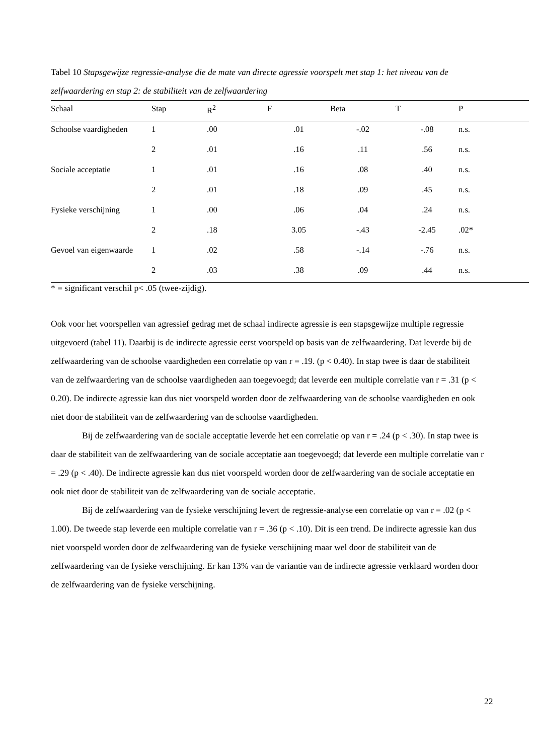Tabel 10 Stapsgewijze regressie-analyse die de mate van directe agressie voorspelt met stap 1: het niveau van de zelfwaardering en stap 2: de stabiliteit van de zelfwaardering
| Schaal | Stap | R<sup>2</sup> | F | Beta | T | P |
| --- | --- | --- | --- | --- | --- | --- |
| Schoolse vaardigheden | 1 | .00 | .01 | -.02 | -.08 | n.s. |
| | 2 | .01 | .16 | .11 | .56 | n.s. |
| Sociale acceptatie | 1 | .01 | .16 | .08 | .40 | n.s. |
| | 2 | .01 | .18 | .09 | .45 | n.s. |
| Fysieke verschijning | 1 | .00 | .06 | .04 | .24 | n.s. |
| | 2 | .18 | 3.05 | -.43 | -2.45 | .02* |
| Gevoel van eigenwaarde | 1 | .02 | .58 | -.14 | -.76 | n.s. |
| | 2 | .03 | .38 | .09 | .44 | n.s. |
* = significant verschil p< .05 (twee-zijdig).
Ook voor het voorspellen van agressief gedrag met de schaal indirecte agressie is een stapsgewijze multiple regressie uitgevoerd (tabel 11). Daarbij is de indirecte agressie eerst voorspeld op basis van de zelfwaardering. Dat leverde bij de zelfwaardering van de schoolse vaardigheden een correlatie op van r = .19. (p < 0.40). In stap twee is daar de stabiliteit van de zelfwaardering van de schoolse vaardigheden aan toegevoegd; dat leverde een multiple correlatie van r = .31 (p < 0.20). De indirecte agressie kan dus niet voorspeld worden door de zelfwaardering van de schoolse vaardigheden en ook niet door de stabiliteit van de zelfwaardering van de schoolse vaardigheden.
Bij de zelfwaardering van de sociale acceptatie leverde het een correlatie op van r = .24 (p < .30). In stap twee is daar de stabiliteit van de zelfwaardering van de sociale acceptatie aan toegevoegd; dat leverde een multiple correlatie van r = .29 (p < .40). De indirecte agressie kan dus niet voorspeld worden door de zelfwaardering van de sociale acceptatie en ook niet door de stabiliteit van de zelfwaardering van de sociale acceptatie.
Bij de zelfwaardering van de fysieke verschijning levert de regressie-analyse een correlatie op van r = .02 (p < 1.00). De tweede stap leverde een multiple correlatie van r = .36 (p < .10). Dit is een trend. De indirecte agressie kan dus niet voorspeld worden door de zelfwaardering van de fysieke verschijning maar wel door de stabiliteit van de zelfwaardering van de fysieke verschijning. Er kan 13% van de variantie van de indirecte agressie verklaard worden door de zelfwaardering van de fysieke verschijning.
22